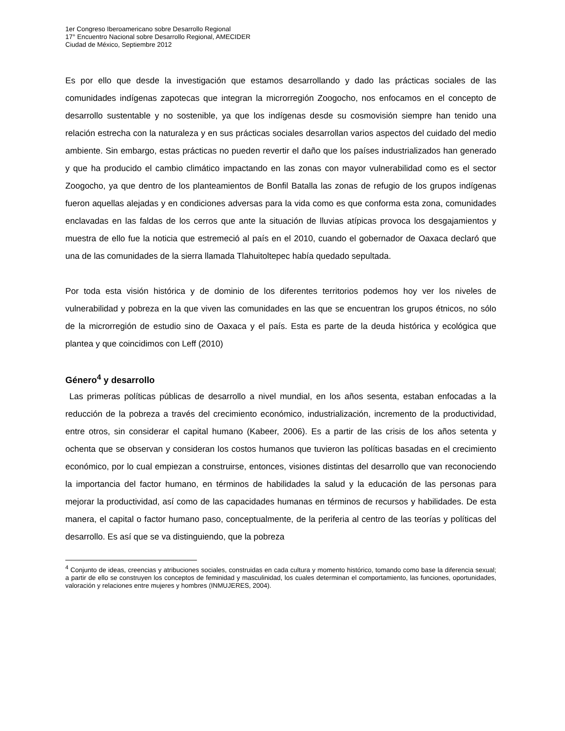1er Congreso Iberoamericano sobre Desarrollo Regional
17° Encuentro Nacional sobre Desarrollo Regional, AMECIDER
Ciudad de México, Septiembre 2012
Es por ello que desde la investigación que estamos desarrollando y dado las prácticas sociales de las comunidades indígenas zapotecas que integran la microrregión Zoogocho, nos enfocamos en el concepto de desarrollo sustentable y no sostenible, ya que los indígenas desde su cosmovisión siempre han tenido una relación estrecha con la naturaleza y en sus prácticas sociales desarrollan varios aspectos del cuidado del medio ambiente. Sin embargo, estas prácticas no pueden revertir el daño que los países industrializados han generado y que ha producido el cambio climático impactando en las zonas con mayor vulnerabilidad como es el sector Zoogocho, ya que dentro de los planteamientos de Bonfil Batalla las zonas de refugio de los grupos indígenas fueron aquellas alejadas y en condiciones adversas para la vida como es que conforma esta zona, comunidades enclavadas en las faldas de los cerros que ante la situación de lluvias atípicas provoca los desgajamientos y muestra de ello fue la noticia que estremeció al país en el 2010, cuando el gobernador de Oaxaca declaró que una de las comunidades de la sierra llamada Tlahuitoltepec había quedado sepultada.
Por toda esta visión histórica y de dominio de los diferentes territorios podemos hoy ver los niveles de vulnerabilidad y pobreza en la que viven las comunidades en las que se encuentran los grupos étnicos, no sólo de la microrregión de estudio sino de Oaxaca y el país. Esta es parte de la deuda histórica y ecológica que plantea y que coincidimos con Leff (2010)
Género<sup>4</sup> y desarrollo
Las primeras políticas públicas de desarrollo a nivel mundial, en los años sesenta, estaban enfocadas a la reducción de la pobreza a través del crecimiento económico, industrialización, incremento de la productividad, entre otros, sin considerar el capital humano (Kabeer, 2006). Es a partir de las crisis de los años setenta y ochenta que se observan y consideran los costos humanos que tuvieron las políticas basadas en el crecimiento económico, por lo cual empiezan a construirse, entonces, visiones distintas del desarrollo que van reconociendo la importancia del factor humano, en términos de habilidades la salud y la educación de las personas para mejorar la productividad, así como de las capacidades humanas en términos de recursos y habilidades. De esta manera, el capital o factor humano paso, conceptualmente, de la periferia al centro de las teorías y políticas del desarrollo. Es así que se va distinguiendo, que la pobreza
<sup>4</sup> Conjunto de ideas, creencias y atribuciones sociales, construidas en cada cultura y momento histórico, tomando como base la diferencia sexual; a partir de ello se construyen los conceptos de feminidad y masculinidad, los cuales determinan el comportamiento, las funciones, oportunidades, valoración y relaciones entre mujeres y hombres (INMUJERES, 2004).